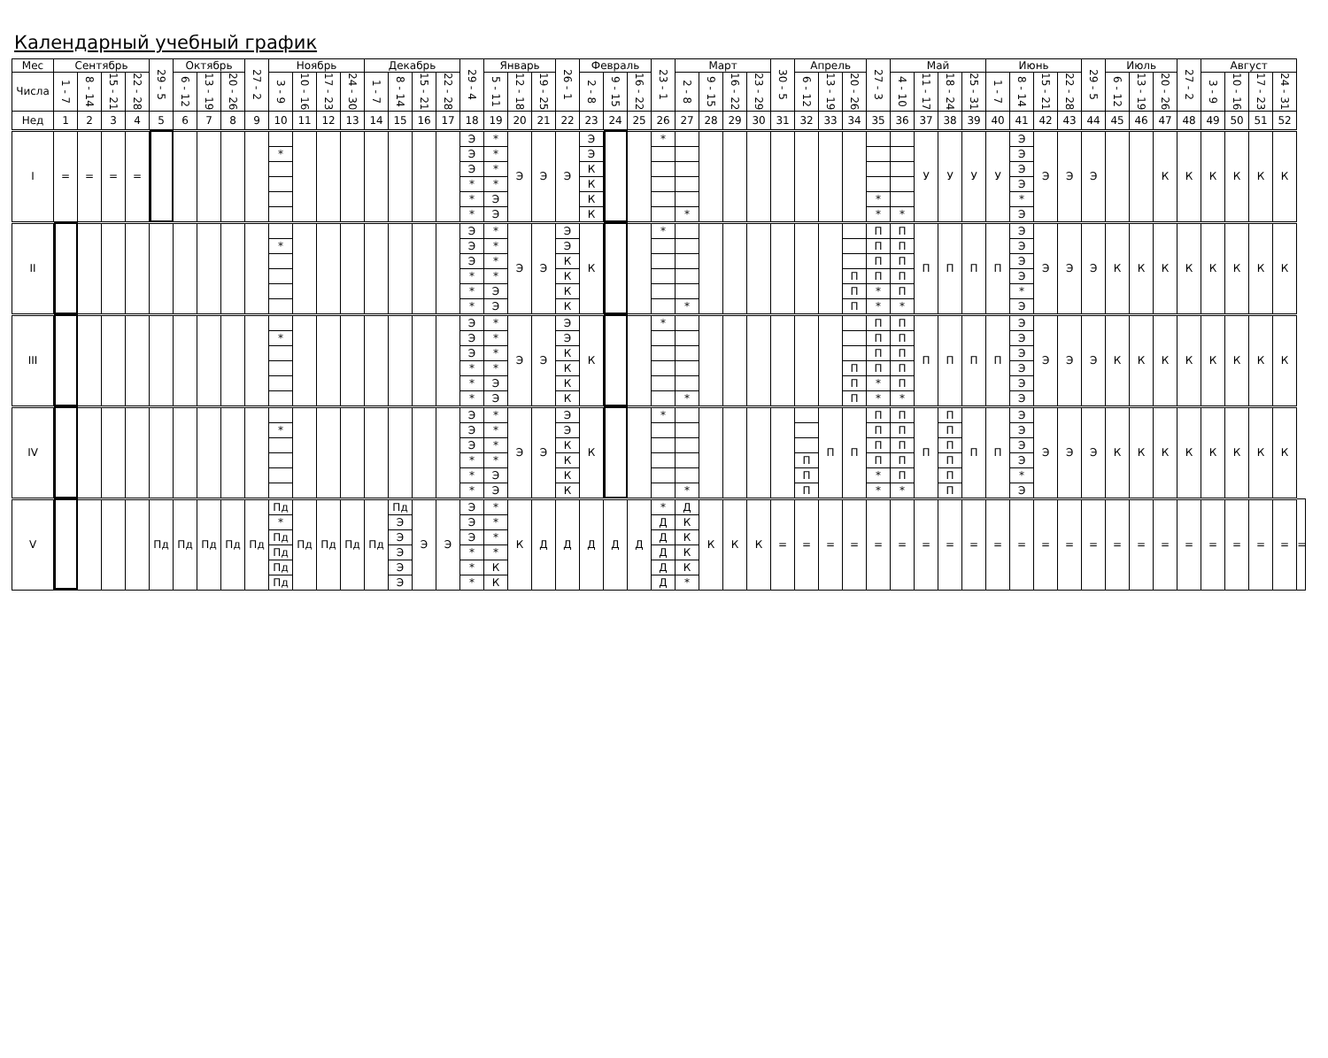Календарный учебный график
| Мес | Сентябрь | | | | 29 - 5 | Октябрь | | | 27 - 2 | Ноябрь | | | | Декабрь | | | | 29 - 4 | Январь | | | 26 - 1 | Февраль | | | 23 - 1 | Март | | | | 30 - 5 | Апрель | | | 27 - 3 | Май | | | | Июнь | | | | 29 - 5 | Июль | | | 27 - 2 | Август | | | | |
| --- | --- | --- | --- | --- | --- | --- | --- | --- | --- | --- | --- | --- | --- | --- | --- | --- | --- | --- | --- | --- | --- | --- | --- | --- | --- | --- | --- | --- | --- | --- | --- | --- | --- | --- | --- | --- | --- | --- | --- | --- | --- | --- | --- | --- | --- | --- | --- | --- | --- | --- | --- | --- | --- |
| Числа | 1 - 7 | 8 - 14 | 15 - 21 | 22 - 28 | | 6 - 12 | 13 - 19 | 20 - 26 | | 3 - 9 | 10 - 16 | 17 - 23 | 24 - 30 | 1 - 7 | 8 - 14 | 15 - 21 | 22 - 28 | | 5 - 11 | 12 - 18 | 19 - 25 | | 2 - 8 | 9 - 15 | 16 - 22 | | 2 - 8 | 9 - 15 | 16 - 22 | 23 - 29 | | 6 - 12 | 13 - 19 | 20 - 26 | | 4 - 10 | 11 - 17 | 18 - 24 | 25 - 31 | 1 - 7 | 8 - 14 | 15 - 21 | 22 - 28 | | 6 - 12 | 13 - 19 | 20 - 26 | | 3 - 9 | 10 - 16 | 17 - 23 | 24 - 31 | |
| Нед | 1 | 2 | 3 | 4 | 5 | 6 | 7 | 8 | 9 | 10 | 11 | 12 | 13 | 14 | 15 | 16 | 17 | 18 | 19 | 20 | 21 | 22 | 23 | 24 | 25 | 26 | 27 | 28 | 29 | 30 | 31 | 32 | 33 | 34 | 35 | 36 | 37 | 38 | 39 | 40 | 41 | 42 | 43 | 44 | 45 | 46 | 47 | 48 | 49 | 50 | 51 | 52 | |
| I | = | = | = | = | | | | | | * | | | | | | | | Э Э Э * * * | * * * * Э Э | Э | Э | Э | Э Э К К К К | | | * | * | | | | | | | | * * | * | У | У | У | У | Э Э Э Э * Э | Э | Э | Э | | | К | К | К | К | К | К | |
| II | | | | | | | | | | * | | | | | | | | Э Э Э * * * | * * * * Э Э | Э | Э | Э Э К К К К | К | | | * | * | | | | | | | П П П | П П П П * * | П П П П П * | П | П | П | П | Э Э Э Э * Э | Э | Э | Э | К | К | К | К | К | К | К | К | |
| III | | | | | | | | | | * | | | | | | | | Э Э Э * * * | * * * * Э Э | Э | Э | Э Э К К К К | К | | | * | * | | | | | | | П П П | П П П П * * | П П П П П * | П | П | П | П | Э Э Э Э Э Э | Э | Э | Э | К | К | К | К | К | К | К | К | |
| IV | | | | | | | | | | * | | | | | | | | Э Э Э * * * | * * * * Э Э | Э | Э | Э Э К К К К | К | | | * | * | | | | | П П П | П | П | П П П П * * | П П П П П * | П | П П П П П П | П | П | Э Э Э Э * Э | Э | Э | Э | К | К | К | К | К | К | К | К | |
| V | | | | | Пд | Пд | Пд | Пд | Пд | Пд * Пд Пд Пд Пд | Пд | Пд | Пд | Пд | Пд Э Э Э Э Э | Э | Э | Э Э Э * * * | * * * * К К | К | Д | Д | Д | Д | Д | * Д Д Д Д Д | Д К К К К * | К | К | К | = | = | = | = | = | = | = | = | = | = | = | = | = | = | = | = | = | = | = | = | = | = | = |